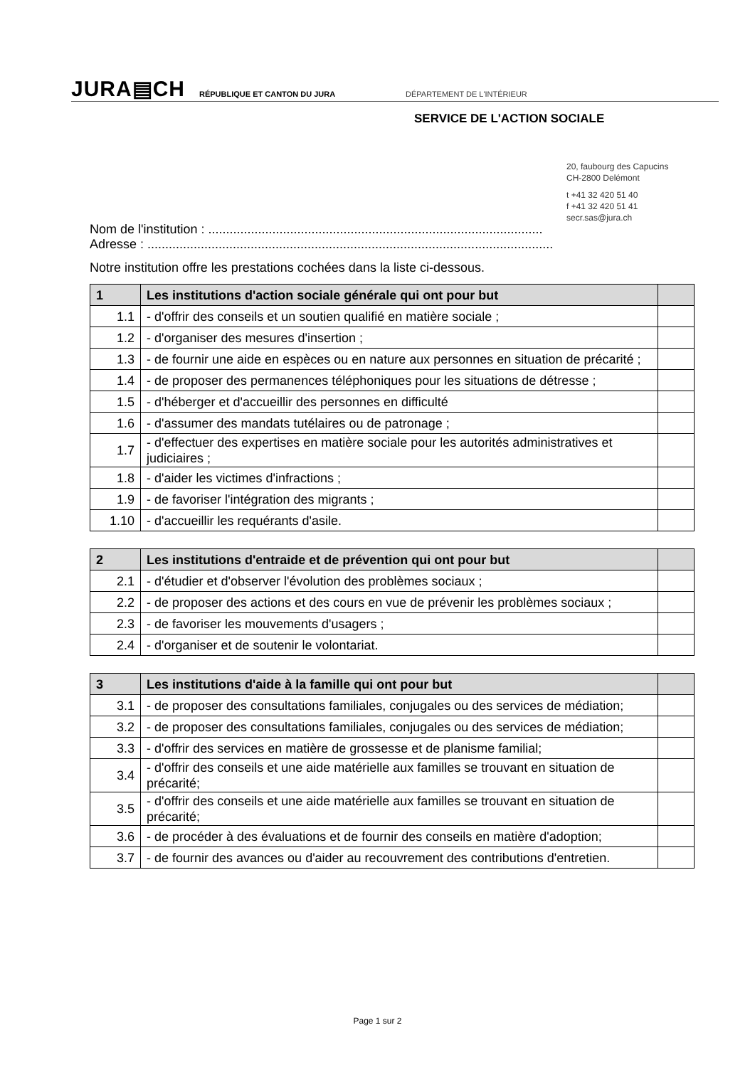JURA▤CH
RÉPUBLIQUE ET CANTON DU JURA
DÉPARTEMENT DE L'INTÉRIEUR
SERVICE DE L'ACTION SOCIALE
20, faubourg des Capucins
CH-2800 Delémont
t +41 32 420 51 40
f +41 32 420 51 41
secr.sas@jura.ch
Nom de l'institution : ..............................................................................................
Adresse : ..................................................................................................................
Notre institution offre les prestations cochées dans la liste ci-dessous.
| 1 | Les institutions d'action sociale générale qui ont pour but | |
| 1.1 | - d'offrir des conseils et un soutien qualifié en matière sociale ; | |
| 1.2 | - d'organiser des mesures d'insertion ; | |
| 1.3 | - de fournir une aide en espèces ou en nature aux personnes en situation de précarité ; | |
| 1.4 | - de proposer des permanences téléphoniques pour les situations de détresse ; | |
| 1.5 | - d'héberger et d'accueillir des personnes en difficulté | |
| 1.6 | - d'assumer des mandats tutélaires ou de patronage ; | |
| 1.7 | - d'effectuer des expertises en matière sociale pour les autorités administratives et judiciaires ; | |
| 1.8 | - d'aider les victimes d'infractions ; | |
| 1.9 | - de favoriser l'intégration des migrants ; | |
| 1.10 | - d'accueillir les requérants d'asile. | |
| 2 | Les institutions d'entraide et de prévention qui ont pour but | |
| 2.1 | - d'étudier et d'observer l'évolution des problèmes sociaux ; | |
| 2.2 | - de proposer des actions et des cours en vue de prévenir les problèmes sociaux ; | |
| 2.3 | - de favoriser les mouvements d'usagers ; | |
| 2.4 | - d'organiser et de soutenir le volontariat. | |
| 3 | Les institutions d'aide à la famille qui ont pour but | |
| 3.1 | - de proposer des consultations familiales, conjugales ou des services de médiation; | |
| 3.2 | - de proposer des consultations familiales, conjugales ou des services de médiation; | |
| 3.3 | - d'offrir des services en matière de grossesse et de planisme familial; | |
| 3.4 | - d'offrir des conseils et une aide matérielle aux familles se trouvant en situation de précarité; | |
| 3.5 | - d'offrir des conseils et une aide matérielle aux familles se trouvant en situation de précarité; | |
| 3.6 | - de procéder à des évaluations et de fournir des conseils en matière d'adoption; | |
| 3.7 | - de fournir des avances ou d'aider au recouvrement des contributions d'entretien. | |
Page 1 sur 2